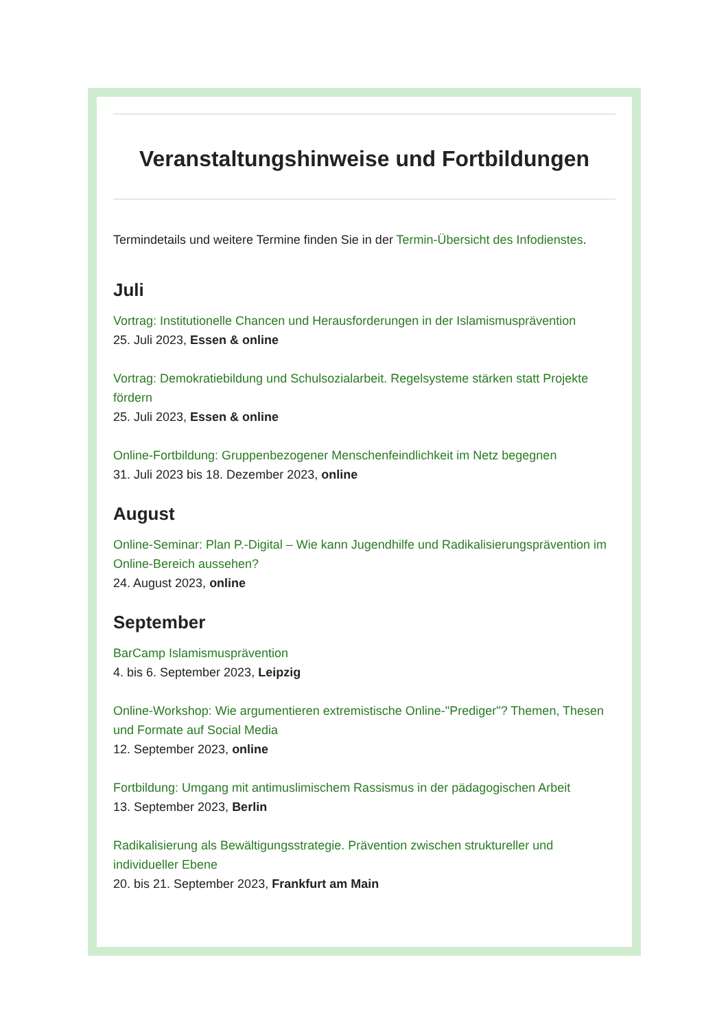Veranstaltungshinweise und Fortbildungen
Termindetails und weitere Termine finden Sie in der Termin-Übersicht des Infodienstes.
Juli
Vortrag: Institutionelle Chancen und Herausforderungen in der Islamismusprävention
25. Juli 2023, Essen & online
Vortrag: Demokratiebildung und Schulsozialarbeit. Regelsysteme stärken statt Projekte fördern
25. Juli 2023, Essen & online
Online-Fortbildung: Gruppenbezogener Menschenfeindlichkeit im Netz begegnen
31. Juli 2023 bis 18. Dezember 2023, online
August
Online-Seminar: Plan P.-Digital – Wie kann Jugendhilfe und Radikalisierungsprävention im Online-Bereich aussehen?
24. August 2023, online
September
BarCamp Islamismusprävention
4. bis 6. September 2023, Leipzig
Online-Workshop: Wie argumentieren extremistische Online-"Prediger"? Themen, Thesen und Formate auf Social Media
12. September 2023, online
Fortbildung: Umgang mit antimuslimischem Rassismus in der pädagogischen Arbeit
13. September 2023, Berlin
Radikalisierung als Bewältigungsstrategie. Prävention zwischen struktureller und individueller Ebene
20. bis 21. September 2023, Frankfurt am Main